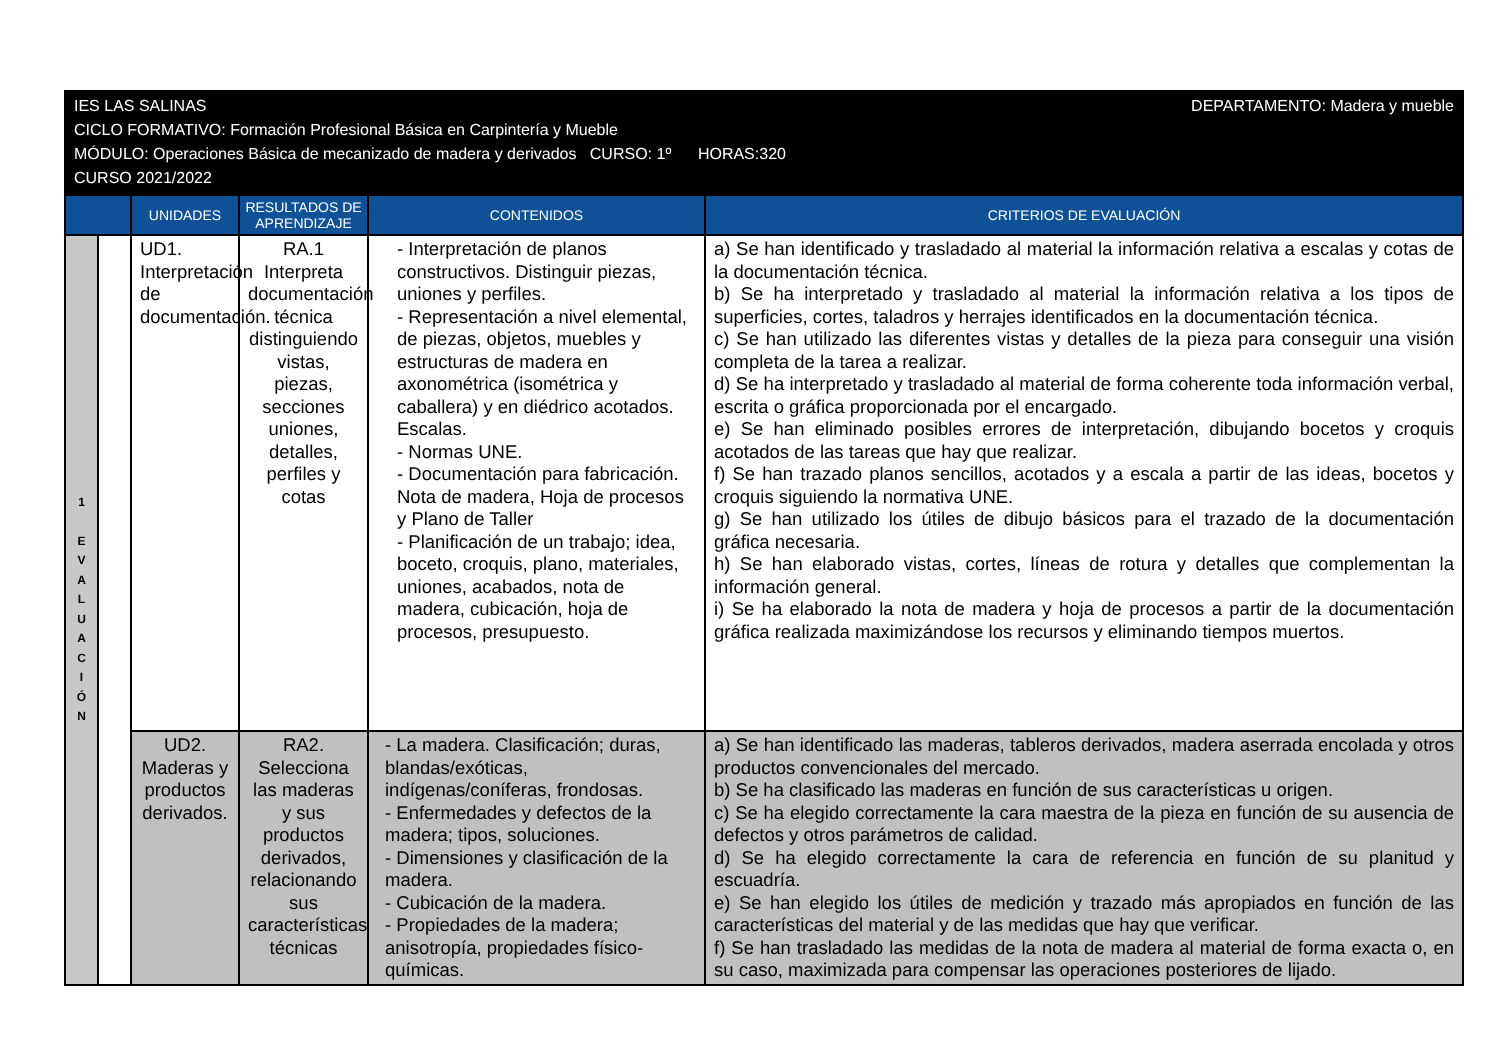DEPARTAMENTO: Madera y mueble IES LAS SALINAS
CICLO FORMATIVO: Formación Profesional Básica en Carpintería y Mueble
MÓDULO: Operaciones Básica de mecanizado de madera y derivados CURSO: 1º HORAS:320
CURSO 2021/2022
| | | UNIDADES | RESULTADOS DE APRENDIZAJE | CONTENIDOS | CRITERIOS DE EVALUACIÓN |
| --- | --- | --- | --- | --- | --- |
| 1 E V A L U A C I Ó N | | UD1. Interpretación de documentación. | RA.1 Interpreta documentación técnica distinguiendo vistas, piezas, secciones uniones, detalles, perfiles y cotas | - Interpretación de planos constructivos. Distinguir piezas, uniones y perfiles. - Representación a nivel elemental, de piezas, objetos, muebles y estructuras de madera en axonométrica (isométrica y caballera) y en diédrico acotados. Escalas. - Normas UNE. - Documentación para fabricación. Nota de madera, Hoja de procesos y Plano de Taller - Planificación de un trabajo; idea, boceto, croquis, plano, materiales, uniones, acabados, nota de madera, cubicación, hoja de procesos, presupuesto. | a) Se han identificado y trasladado al material la información relativa a escalas y cotas de la documentación técnica. b) Se ha interpretado y trasladado al material la información relativa a los tipos de superficies, cortes, taladros y herrajes identificados en la documentación técnica. c) Se han utilizado las diferentes vistas y detalles de la pieza para conseguir una visión completa de la tarea a realizar. d) Se ha interpretado y trasladado al material de forma coherente toda información verbal, escrita o gráfica proporcionada por el encargado. e) Se han eliminado posibles errores de interpretación, dibujando bocetos y croquis acotados de las tareas que hay que realizar. f) Se han trazado planos sencillos, acotados y a escala a partir de las ideas, bocetos y croquis siguiendo la normativa UNE. g) Se han utilizado los útiles de dibujo básicos para el trazado de la documentación gráfica necesaria. h) Se han elaborado vistas, cortes, líneas de rotura y detalles que complementan la información general. i) Se ha elaborado la nota de madera y hoja de procesos a partir de la documentación gráfica realizada maximizándose los recursos y eliminando tiempos muertos. |
| | | UD2. Maderas y productos derivados. | RA2. Selecciona las maderas y sus productos derivados, relacionando sus características técnicas | - La madera. Clasificación; duras, blandas/exóticas, indígenas/coníferas, frondosas. - Enfermedades y defectos de la madera; tipos, soluciones. - Dimensiones y clasificación de la madera. - Cubicación de la madera. - Propiedades de la madera; anisotropía, propiedades físico-químicas. | a) Se han identificado las maderas, tableros derivados, madera aserrada encolada y otros productos convencionales del mercado. b) Se ha clasificado las maderas en función de sus características u origen. c) Se ha elegido correctamente la cara maestra de la pieza en función de su ausencia de defectos y otros parámetros de calidad. d) Se ha elegido correctamente la cara de referencia en función de su planitud y escuadría. e) Se han elegido los útiles de medición y trazado más apropiados en función de las características del material y de las medidas que hay que verificar. f) Se han trasladado las medidas de la nota de madera al material de forma exacta o, en su caso, maximizada para compensar las operaciones posteriores de lijado. |